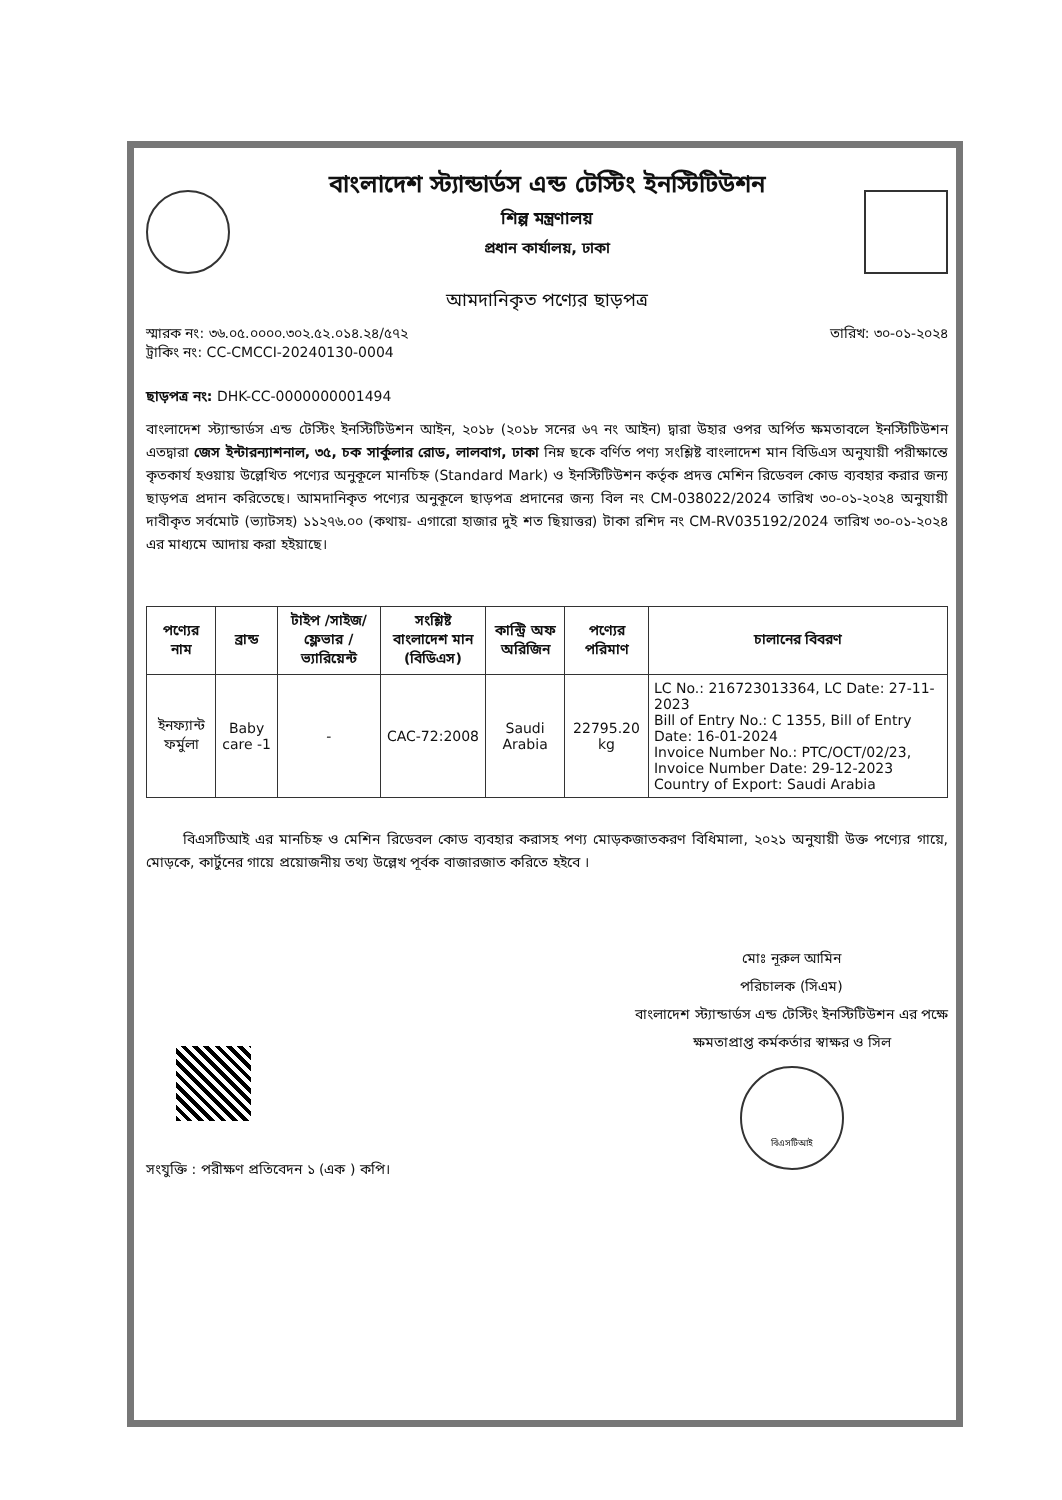বাংলাদেশ স্ট্যান্ডার্ডস এন্ড টেস্টিং ইনস্টিটিউশন
শিল্প মন্ত্রণালয়
প্রধান কার্যালয়, ঢাকা
আমদানিকৃত পণ্যের ছাড়পত্র
স্মারক নং: ৩৬.০৫.০০০০.৩০২.৫২.০১৪.২৪/৫৭২
ট্রাকিং নং: CC-CMCCI-20240130-0004
তারিখ: ৩০-০১-২০২৪
ছাড়পত্র নং: DHK-CC-0000000001494
বাংলাদেশ স্ট্যান্ডার্ডস এন্ড টেস্টিং ইনস্টিটিউশন আইন, ২০১৮ (২০১৮ সনের ৬৭ নং আইন) দ্বারা উহার ওপর অর্পিত ক্ষমতাবলে ইনস্টিটিউশন এতদ্বারা জেস ইন্টারন্যাশনাল, ৩৫, চক সার্কুলার রোড, লালবাগ, ঢাকা নিম্ন ছকে বর্ণিত পণ্য সংশ্লিষ্ট বাংলাদেশ মান বিডিএস অনুযায়ী পরীক্ষান্তে কৃতকার্য হওয়ায় উল্লেখিত পণ্যের অনুকূলে মানচিহ্ন (Standard Mark) ও ইনস্টিটিউশন কর্তৃক প্রদত্ত মেশিন রিডেবল কোড ব্যবহার করার জন্য ছাড়পত্র প্রদান করিতেছে। আমদানিকৃত পণ্যের অনুকূলে ছাড়পত্র প্রদানের জন্য বিল নং CM-038022/2024 তারিখ ৩০-০১-২০২৪ অনুযায়ী দাবীকৃত সর্বমোট (ভ্যাটসহ) ১১২৭৬.০০ (কথায়- এগারো হাজার দুই শত ছিয়াত্তর) টাকা রশিদ নং CM-RV035192/2024 তারিখ ৩০-০১-২০২৪ এর মাধ্যমে আদায় করা হইয়াছে।
| পণ্যের নাম | ব্রান্ড | টাইপ /সাইজ/ফ্লেভার /ভ্যারিয়েন্ট | সংশ্লিষ্ট বাংলাদেশ মান (বিডিএস) | কান্ট্রি অফ অরিজিন | পণ্যের পরিমাণ | চালানের বিবরণ |
| --- | --- | --- | --- | --- | --- | --- |
| ইনফ্যান্ট ফর্মুলা | Baby care -1 | - | CAC-72:2008 | Saudi Arabia | 22795.20 kg | LC No.: 216723013364, LC Date: 27-11-2023 Bill of Entry No.: C 1355, Bill of Entry Date: 16-01-2024 Invoice Number No.: PTC/OCT/02/23, Invoice Number Date: 29-12-2023 Country of Export: Saudi Arabia |
বিএসটিআই এর মানচিহ্ন ও মেশিন রিডেবল কোড ব্যবহার করাসহ পণ্য মোড়কজাতকরণ বিধিমালা, ২০২১ অনুযায়ী উক্ত পণ্যের গায়ে, মোড়কে, কার্টুনের গায়ে প্রয়োজনীয় তথ্য উল্লেখ পূর্বক বাজারজাত করিতে হইবে ।
সংযুক্তি : পরীক্ষণ প্রতিবেদন ১ (এক ) কপি।
মোঃ নূরুল আমিন
পরিচালক (সিএম)
বাংলাদেশ স্ট্যান্ডার্ডস এন্ড টেস্টিং ইনস্টিটিউশন এর পক্ষে
ক্ষমতাপ্রাপ্ত কর্মকর্তার স্বাক্ষর ও সিল
বিএসটিআই